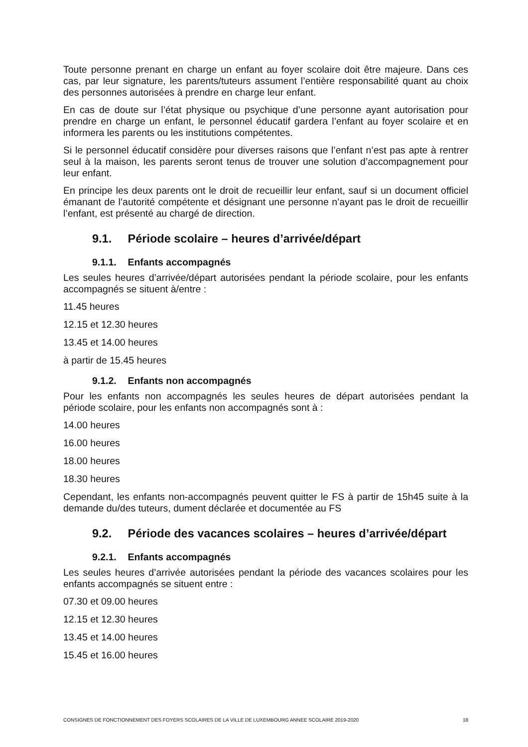Toute personne prenant en charge un enfant au foyer scolaire doit être majeure. Dans ces cas, par leur signature, les parents/tuteurs assument l’entière responsabilité quant au choix des personnes autorisées à prendre en charge leur enfant.
En cas de doute sur l’état physique ou psychique d’une personne ayant autorisation pour prendre en charge un enfant, le personnel éducatif gardera l’enfant au foyer scolaire et en informera les parents ou les institutions compétentes.
Si le personnel éducatif considère pour diverses raisons que l’enfant n’est pas apte à rentrer seul à la maison, les parents seront tenus de trouver une solution d’accompagnement pour leur enfant.
En principe les deux parents ont le droit de recueillir leur enfant, sauf si un document officiel émanant de l’autorité compétente et désignant une personne n’ayant pas le droit de recueillir l’enfant, est présenté au chargé de direction.
9.1. Période scolaire – heures d’arrivée/départ
9.1.1. Enfants accompagnés
Les seules heures d’arrivée/départ autorisées pendant la période scolaire, pour les enfants accompagnés se situent à/entre :
11.45 heures
12.15 et 12.30 heures
13.45 et 14.00 heures
à partir de 15.45 heures
9.1.2. Enfants non accompagnés
Pour les enfants non accompagnés les seules heures de départ autorisées pendant la période scolaire, pour les enfants non accompagnés sont à :
14.00 heures
16.00 heures
18.00 heures
18.30 heures
Cependant, les enfants non-accompagnés peuvent quitter le FS à partir de 15h45 suite à la demande du/des tuteurs, dument déclarée et documentée au FS
9.2. Période des vacances scolaires – heures d’arrivée/départ
9.2.1. Enfants accompagnés
Les seules heures d’arrivée autorisées pendant la période des vacances scolaires pour les enfants accompagnés se situent entre :
07.30 et 09.00 heures
12.15 et 12.30 heures
13.45 et 14.00 heures
15.45 et 16.00 heures
CONSIGNES DE FONCTIONNEMENT DES FOYERS SCOLAIRES DE LA VILLE DE LUXEMBOURG ANNEE SCOLAIRE 2019-2020 18